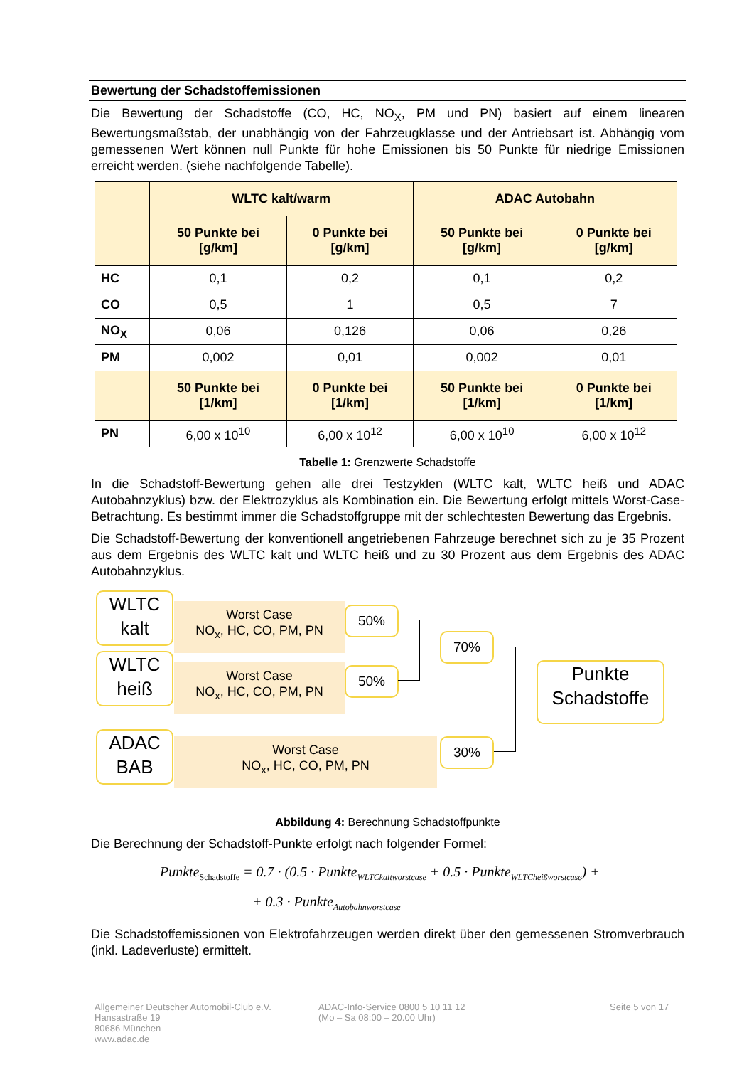Bewertung der Schadstoffemissionen
Die Bewertung der Schadstoffe (CO, HC, NO<sub>X</sub>, PM und PN) basiert auf einem linearen Bewertungsmaßstab, der unabhängig von der Fahrzeugklasse und der Antriebsart ist. Abhängig vom gemessenen Wert können null Punkte für hohe Emissionen bis 50 Punkte für niedrige Emissionen erreicht werden. (siehe nachfolgende Tabelle).
| | WLTC kalt/warm | | ADAC Autobahn | |
| --- | --- | --- | --- | --- |
| | 50 Punkte bei [g/km] | 0 Punkte bei [g/km] | 50 Punkte bei [g/km] | 0 Punkte bei [g/km] |
| HC | 0,1 | 0,2 | 0,1 | 0,2 |
| CO | 0,5 | 1 | 0,5 | 7 |
| NO<sub>X</sub> | 0,06 | 0,126 | 0,06 | 0,26 |
| PM | 0,002 | 0,01 | 0,002 | 0,01 |
| | 50 Punkte bei [1/km] | 0 Punkte bei [1/km] | 50 Punkte bei [1/km] | 0 Punkte bei [1/km] |
| PN | 6,00 x 10<sup>10</sup> | 6,00 x 10<sup>12</sup> | 6,00 x 10<sup>10</sup> | 6,00 x 10<sup>12</sup> |
Tabelle 1: Grenzwerte Schadstoffe
In die Schadstoff-Bewertung gehen alle drei Testzyklen (WLTC kalt, WLTC heiß und ADAC Autobahnzyklus) bzw. der Elektrozyklus als Kombination ein. Die Bewertung erfolgt mittels Worst-Case-Betrachtung. Es bestimmt immer die Schadstoffgruppe mit der schlechtesten Bewertung das Ergebnis.
Die Schadstoff-Bewertung der konventionell angetriebenen Fahrzeuge berechnet sich zu je 35 Prozent aus dem Ergebnis des WLTC kalt und WLTC heiß und zu 30 Prozent aus dem Ergebnis des ADAC Autobahnzyklus.
Worst Case
NO<sub>x</sub>, HC, CO, PM, PN
Worst Case
NO<sub>x</sub>, HC, CO, PM, PN
Worst Case
NO<sub>x</sub>, HC, CO, PM, PN
WLTC
kalt
WLTC
heiß
ADAC
BAB
50%
50%
70%
30%
Punkte
Schadstoffe
Abbildung 4: Berechnung Schadstoffpunkte
Die Berechnung der Schadstoff-Punkte erfolgt nach folgender Formel:
Punkte<sub>Schadstoffe</sub> = 0.7 · (0.5 · Punkte<sub>WLTCkaltworstcase</sub> + 0.5 · Punkte<sub>WLTCheißworstcase</sub>) +
+ 0.3 · Punkte<sub>Autobahnworstcase</sub>
Die Schadstoffemissionen von Elektrofahrzeugen werden direkt über den gemessenen Stromverbrauch (inkl. Ladeverluste) ermittelt.
Allgemeiner Deutscher Automobil-Club e.V.
Hansastraße 19
80686 München
www.adac.de
ADAC-Info-Service 0800 5 10 11 12
(Mo – Sa 08:00 – 20.00 Uhr)
Seite 5 von 17